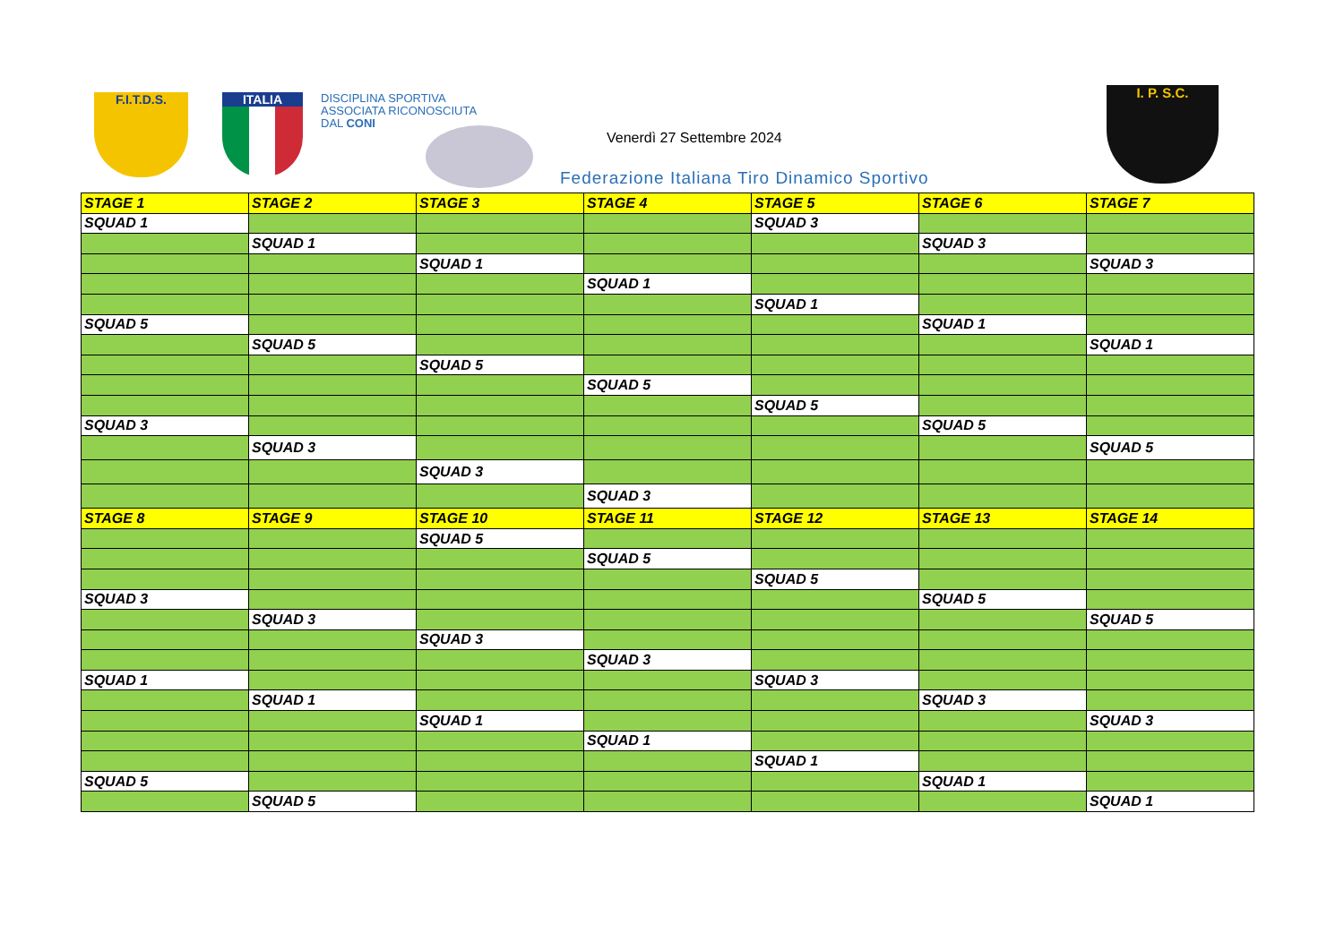F.I.T.D.S. ITALIA
DISCIPLINA SPORTIVA
ASSOCIATA RICONOSCIUTA
DAL CONI
Venerdì 27 Settembre 2024
Federazione Italiana Tiro Dinamico Sportivo
I. P. S.C.
| STAGE 1 | STAGE 2 | STAGE 3 | STAGE 4 | STAGE 5 | STAGE 6 | STAGE 7 |
| --- | --- | --- | --- | --- | --- | --- |
| SQUAD 1 | | | | SQUAD 3 | | |
| | SQUAD 1 | | | | SQUAD 3 | |
| | | SQUAD 1 | | | | SQUAD 3 |
| | | | SQUAD 1 | | | |
| | | | | SQUAD 1 | | |
| SQUAD 5 | | | | | SQUAD 1 | |
| | SQUAD 5 | | | | | SQUAD 1 |
| | | SQUAD 5 | | | | |
| | | | SQUAD 5 | | | |
| | | | | SQUAD 5 | | |
| SQUAD 3 | | | | | SQUAD 5 | |
| | SQUAD 3 | | | | | SQUAD 5 |
| | | SQUAD 3 | | | | |
| | | | SQUAD 3 | | | |
| STAGE 8 | STAGE 9 | STAGE 10 | STAGE 11 | STAGE 12 | STAGE 13 | STAGE 14 |
| | | SQUAD 5 | | | | |
| | | | SQUAD 5 | | | |
| | | | | SQUAD 5 | | |
| SQUAD 3 | | | | | SQUAD 5 | |
| | SQUAD 3 | | | | | SQUAD 5 |
| | | SQUAD 3 | | | | |
| | | | SQUAD 3 | | | |
| SQUAD 1 | | | | SQUAD 3 | | |
| | SQUAD 1 | | | | SQUAD 3 | |
| | | SQUAD 1 | | | | SQUAD 3 |
| | | | SQUAD 1 | | | |
| | | | | SQUAD 1 | | |
| SQUAD 5 | | | | | SQUAD 1 | |
| | SQUAD 5 | | | | | SQUAD 1 |